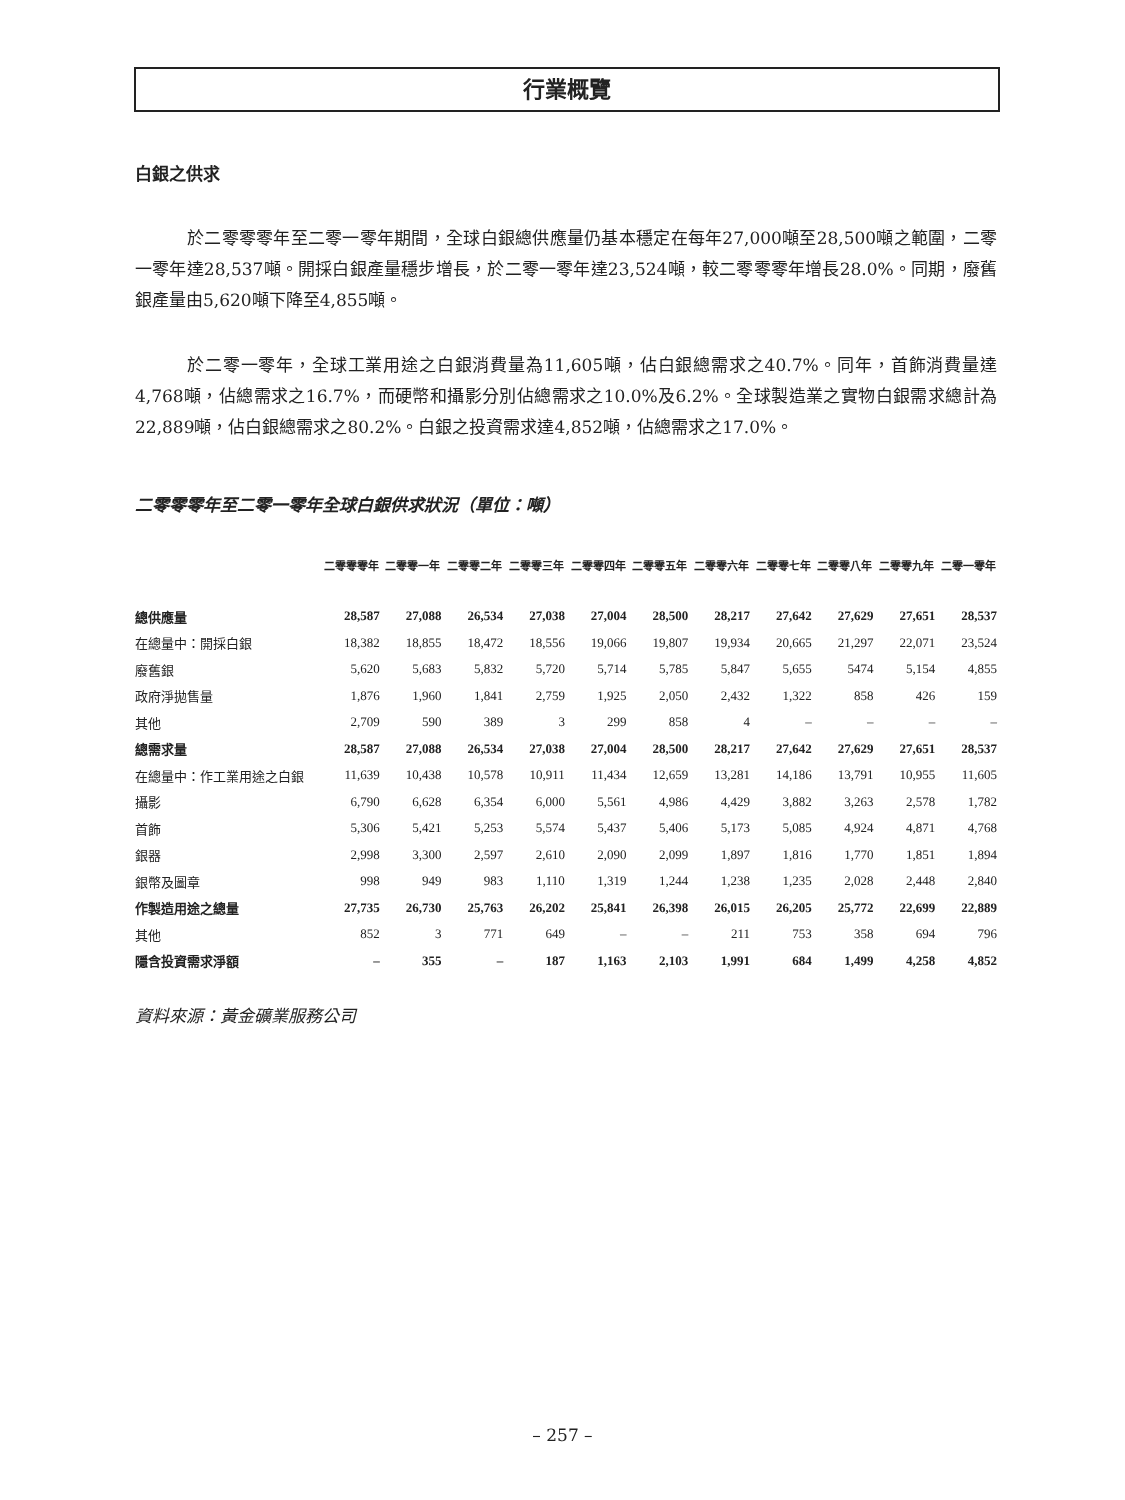行業概覽
白銀之供求
於二零零零年至二零一零年期間，全球白銀總供應量仍基本穩定在每年27,000噸至28,500噸之範圍，二零一零年達28,537噸。開採白銀產量穩步增長，於二零一零年達23,524噸，較二零零零年增長28.0%。同期，廢舊銀產量由5,620噸下降至4,855噸。
於二零一零年，全球工業用途之白銀消費量為11,605噸，佔白銀總需求之40.7%。同年，首飾消費量達4,768噸，佔總需求之16.7%，而硬幣和攝影分別佔總需求之10.0%及6.2%。全球製造業之實物白銀需求總計為22,889噸，佔白銀總需求之80.2%。白銀之投資需求達4,852噸，佔總需求之17.0%。
二零零零年至二零一零年全球白銀供求狀況（單位：噸）
| | 二零零零年 | 二零零一年 | 二零零二年 | 二零零三年 | 二零零四年 | 二零零五年 | 二零零六年 | 二零零七年 | 二零零八年 | 二零零九年 | 二零一零年 |
| --- | --- | --- | --- | --- | --- | --- | --- | --- | --- | --- | --- |
| 總供應量 | 28,587 | 27,088 | 26,534 | 27,038 | 27,004 | 28,500 | 28,217 | 27,642 | 27,629 | 27,651 | 28,537 |
| 在總量中：開採白銀 | 18,382 | 18,855 | 18,472 | 18,556 | 19,066 | 19,807 | 19,934 | 20,665 | 21,297 | 22,071 | 23,524 |
| 廢舊銀 | 5,620 | 5,683 | 5,832 | 5,720 | 5,714 | 5,785 | 5,847 | 5,655 | 5474 | 5,154 | 4,855 |
| 政府淨拋售量 | 1,876 | 1,960 | 1,841 | 2,759 | 1,925 | 2,050 | 2,432 | 1,322 | 858 | 426 | 159 |
| 其他 | 2,709 | 590 | 389 | 3 | 299 | 858 | 4 | – | – | – | – |
| 總需求量 | 28,587 | 27,088 | 26,534 | 27,038 | 27,004 | 28,500 | 28,217 | 27,642 | 27,629 | 27,651 | 28,537 |
| 在總量中：作工業用途之白銀 | 11,639 | 10,438 | 10,578 | 10,911 | 11,434 | 12,659 | 13,281 | 14,186 | 13,791 | 10,955 | 11,605 |
| 攝影 | 6,790 | 6,628 | 6,354 | 6,000 | 5,561 | 4,986 | 4,429 | 3,882 | 3,263 | 2,578 | 1,782 |
| 首飾 | 5,306 | 5,421 | 5,253 | 5,574 | 5,437 | 5,406 | 5,173 | 5,085 | 4,924 | 4,871 | 4,768 |
| 銀器 | 2,998 | 3,300 | 2,597 | 2,610 | 2,090 | 2,099 | 1,897 | 1,816 | 1,770 | 1,851 | 1,894 |
| 銀幣及圖章 | 998 | 949 | 983 | 1,110 | 1,319 | 1,244 | 1,238 | 1,235 | 2,028 | 2,448 | 2,840 |
| 作製造用途之總量 | 27,735 | 26,730 | 25,763 | 26,202 | 25,841 | 26,398 | 26,015 | 26,205 | 25,772 | 22,699 | 22,889 |
| 其他 | 852 | 3 | 771 | 649 | – | – | 211 | 753 | 358 | 694 | 796 |
| 隱含投資需求淨額 | – | 355 | – | 187 | 1,163 | 2,103 | 1,991 | 684 | 1,499 | 4,258 | 4,852 |
資料來源：黃金礦業服務公司
– 257 –